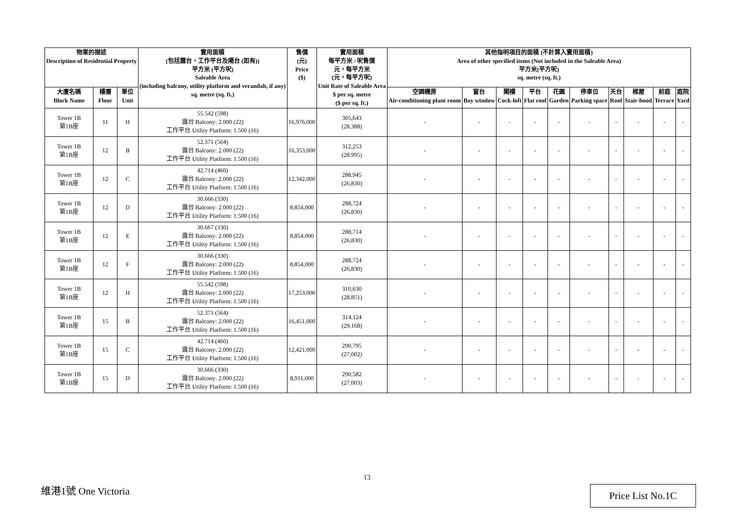| 物業的描述 Description of Residential Property | | | 實用面積 (包括露台，工作平台及陽台 (如有)) 平方米 (平方呎) Saleable Area (including balcony, utility platform and verandah, if any) sq. metre (sq. ft.) | 售價 (元) Price ($) | 實用面積 每平方米 / 呎售價 元，每平方米 (元，每平方呎) Unit Rate of Saleable Area $ per sq. metre ($ per sq. ft.) | 其他指明項目的面積 (不計算入實用面積) Area of other specified items (Not included in the Saleable Area) 平方米(平方呎) sq. metre (sq. ft.) | | | | | | | | | |
| --- | --- | --- | --- | --- | --- | --- | --- | --- | --- | --- | --- | --- | --- | --- | --- |
| 大廈名稱 Block Name | 樓層 Floor | 單位 Unit | | | | 空調機房 Air-conditioning plant room | 窗台 Bay window | 閣樓 Cock-loft | 平台 Flat roof | 花園 Garden | 停車位 Parking space | 天台 Roof | 梯屋 Stair-hood | 前庭 Terrace | 庭院 Yard |
| Tower 1B 第1B座 | 11 | H | 55.542 (598) 露台 Balcony: 2.000 (22) 工作平台 Utility Platform: 1.500 (16) | 16,976,000 | 305,643 (28,388) | - | - | - | - | - | - | - | - | - | - |
| Tower 1B 第1B座 | 12 | B | 52.371 (564) 露台 Balcony: 2.000 (22) 工作平台 Utility Platform: 1.500 (16) | 16,353,000 | 312,253 (28,995) | - | - | - | - | - | - | - | - | - | - |
| Tower 1B 第1B座 | 12 | C | 42.714 (460) 露台 Balcony: 2.000 (22) 工作平台 Utility Platform: 1.500 (16) | 12,342,000 | 288,945 (26,830) | - | - | - | - | - | - | - | - | - | - |
| Tower 1B 第1B座 | 12 | D | 30.666 (330) 露台 Balcony: 2.000 (22) 工作平台 Utility Platform: 1.500 (16) | 8,854,000 | 288,724 (26,830) | - | - | - | - | - | - | - | - | - | - |
| Tower 1B 第1B座 | 12 | E | 30.667 (330) 露台 Balcony: 2.000 (22) 工作平台 Utility Platform: 1.500 (16) | 8,854,000 | 288,714 (26,830) | - | - | - | - | - | - | - | - | - | - |
| Tower 1B 第1B座 | 12 | F | 30.666 (330) 露台 Balcony: 2.000 (22) 工作平台 Utility Platform: 1.500 (16) | 8,854,000 | 288,724 (26,830) | - | - | - | - | - | - | - | - | - | - |
| Tower 1B 第1B座 | 12 | H | 55.542 (598) 露台 Balcony: 2.000 (22) 工作平台 Utility Platform: 1.500 (16) | 17,253,000 | 310,630 (28,851) | - | - | - | - | - | - | - | - | - | - |
| Tower 1B 第1B座 | 15 | B | 52.371 (564) 露台 Balcony: 2.000 (22) 工作平台 Utility Platform: 1.500 (16) | 16,451,000 | 314,124 (29,168) | - | - | - | - | - | - | - | - | - | - |
| Tower 1B 第1B座 | 15 | C | 42.714 (460) 露台 Balcony: 2.000 (22) 工作平台 Utility Platform: 1.500 (16) | 12,421,000 | 290,795 (27,002) | - | - | - | - | - | - | - | - | - | - |
| Tower 1B 第1B座 | 15 | D | 30.666 (330) 露台 Balcony: 2.000 (22) 工作平台 Utility Platform: 1.500 (16) | 8,911,000 | 290,582 (27,003) | - | - | - | - | - | - | - | - | - | - |
13
維港1號 One Victoria Price List No.1C